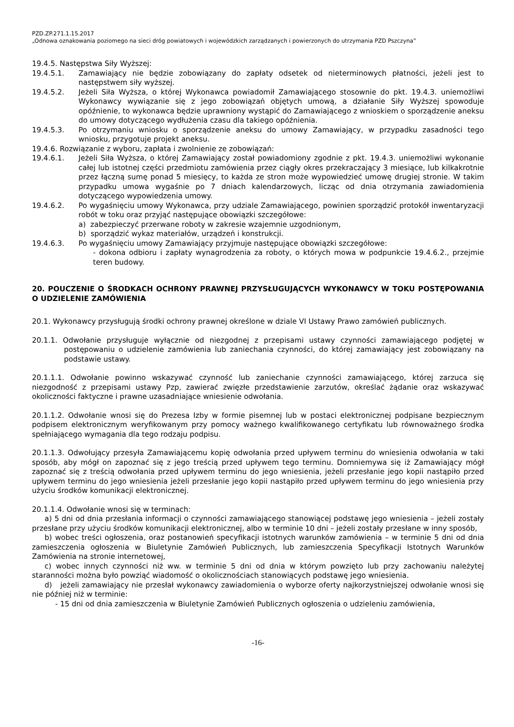PZD.ZP.271.1.15.2017
„Odnowa oznakowania poziomego na sieci dróg powiatowych i wojewódzkich zarządzanych i powierzonych do utrzymania PZD Pszczyna”
19.4.5. Następstwa Siły Wyższej:
19.4.5.1. Zamawiający nie będzie zobowiązany do zapłaty odsetek od nieterminowych płatności, jeżeli jest to następstwem siły wyższej.
19.4.5.2. Jeżeli Siła Wyższa, o której Wykonawca powiadomił Zamawiającego stosownie do pkt. 19.4.3. uniemożliwi Wykonawcy wywiązanie się z jego zobowiązań objętych umową, a działanie Siły Wyższej spowoduje opóźnienie, to wykonawca będzie uprawniony wystąpić do Zamawiającego z wnioskiem o sporządzenie aneksu do umowy dotyczącego wydłużenia czasu dla takiego opóźnienia.
19.4.5.3. Po otrzymaniu wniosku o sporządzenie aneksu do umowy Zamawiający, w przypadku zasadności tego wniosku, przygotuje projekt aneksu.
19.4.6. Rozwiązanie z wyboru, zapłata i zwolnienie ze zobowiązań:
19.4.6.1. Jeżeli Siła Wyższa, o której Zamawiający został powiadomiony zgodnie z pkt. 19.4.3. uniemożliwi wykonanie całej lub istotnej części przedmiotu zamówienia przez ciągły okres przekraczający 3 miesiące, lub kilkakrotnie przez łączną sumę ponad 5 miesięcy, to każda ze stron może wypowiedzieć umowę drugiej stronie. W takim przypadku umowa wygaśnie po 7 dniach kalendarzowych, licząc od dnia otrzymania zawiadomienia dotyczącego wypowiedzenia umowy.
19.4.6.2. Po wygaśnięciu umowy Wykonawca, przy udziale Zamawiającego, powinien sporządzić protokół inwentaryzacji robót w toku oraz przyjąć następujące obowiązki szczegółowe:
a) zabezpieczyć przerwane roboty w zakresie wzajemnie uzgodnionym,
b) sporządzić wykaz materiałów, urządzeń i konstrukcji.
19.4.6.3. Po wygaśnięciu umowy Zamawiający przyjmuje następujące obowiązki szczegółowe:
- dokona odbioru i zapłaty wynagrodzenia za roboty, o których mowa w podpunkcie 19.4.6.2., przejmie teren budowy.
20. POUCZENIE O ŚRODKACH OCHRONY PRAWNEJ PRZYSŁUGUJĄCYCH WYKONAWCY W TOKU POSTĘPOWANIA O UDZIELENIE ZAMÓWIENIA
20.1. Wykonawcy przysługują środki ochrony prawnej określone w dziale VI Ustawy Prawo zamówień publicznych.
20.1.1. Odwołanie przysługuje wyłącznie od niezgodnej z przepisami ustawy czynności zamawiającego podjętej w postępowaniu o udzielenie zamówienia lub zaniechania czynności, do której zamawiający jest zobowiązany na podstawie ustawy.
20.1.1.1. Odwołanie powinno wskazywać czynność lub zaniechanie czynności zamawiającego, której zarzuca się niezgodność z przepisami ustawy Pzp, zawierać zwięzłe przedstawienie zarzutów, określać żądanie oraz wskazywać okoliczności faktyczne i prawne uzasadniające wniesienie odwołania.
20.1.1.2. Odwołanie wnosi się do Prezesa Izby w formie pisemnej lub w postaci elektronicznej podpisane bezpiecznym podpisem elektronicznym weryfikowanym przy pomocy ważnego kwalifikowanego certyfikatu lub równoważnego środka spełniającego wymagania dla tego rodzaju podpisu.
20.1.1.3. Odwołujący przesyła Zamawiającemu kopię odwołania przed upływem terminu do wniesienia odwołania w taki sposób, aby mógł on zapoznać się z jego treścią przed upływem tego terminu. Domniemywa się iż Zamawiający mógł zapoznać się z treścią odwołania przed upływem terminu do jego wniesienia, jeżeli przesłanie jego kopii nastąpiło przed upływem terminu do jego wniesienia jeżeli przesłanie jego kopii nastąpiło przed upływem terminu do jego wniesienia przy użyciu środków komunikacji elektronicznej.
20.1.1.4. Odwołanie wnosi się w terminach:
a) 5 dni od dnia przesłania informacji o czynności zamawiającego stanowiącej podstawę jego wniesienia – jeżeli zostały przesłane przy użyciu środków komunikacji elektronicznej, albo w terminie 10 dni – jeżeli zostały przesłane w inny sposób,
b) wobec treści ogłoszenia, oraz postanowień specyfikacji istotnych warunków zamówienia – w terminie 5 dni od dnia zamieszczenia ogłoszenia w Biuletynie Zamówień Publicznych, lub zamieszczenia Specyfikacji Istotnych Warunków Zamówienia na stronie internetowej,
c) wobec innych czynności niż ww. w terminie 5 dni od dnia w którym powzięto lub przy zachowaniu należytej staranności można było powziąć wiadomość o okolicznościach stanowiących podstawę jego wniesienia.
d) jeżeli zamawiający nie przesłał wykonawcy zawiadomienia o wyborze oferty najkorzystniejszej odwołanie wnosi się nie później niż w terminie:
- 15 dni od dnia zamieszczenia w Biuletynie Zamówień Publicznych ogłoszenia o udzieleniu zamówienia,
-16-